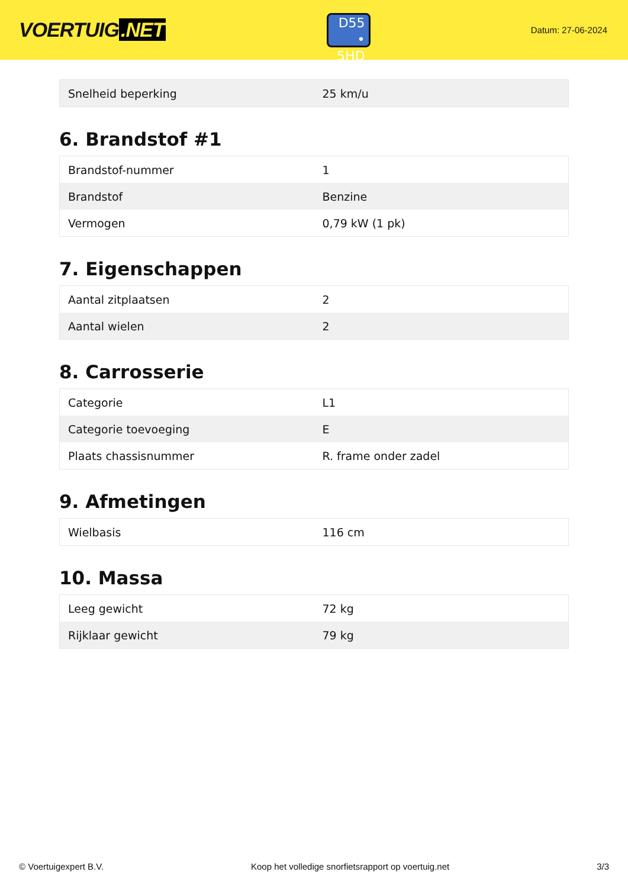VOERTUIG.NET
D55
• 5HD
Datum: 27-06-2024
| Snelheid beperking | 25 km/u |
6. Brandstof #1
| Brandstof-nummer | 1 |
| Brandstof | Benzine |
| Vermogen | 0,79 kW (1 pk) |
7. Eigenschappen
| Aantal zitplaatsen | 2 |
| Aantal wielen | 2 |
8. Carrosserie
| Categorie | L1 |
| Categorie toevoeging | E |
| Plaats chassisnummer | R. frame onder zadel |
9. Afmetingen
| Wielbasis | 116 cm |
10. Massa
| Leeg gewicht | 72 kg |
| Rijklaar gewicht | 79 kg |
© Voertuigexpert B.V. Koop het volledige snorfietsrapport op voertuig.net 3/3